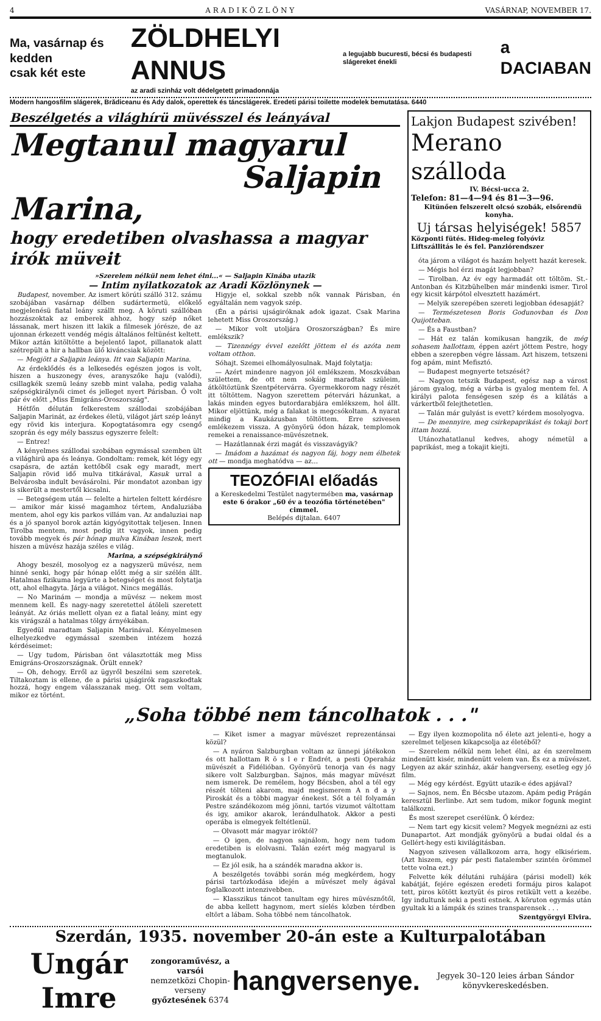4 A R A D I K Ö Z L Ö N Y VASÁRNAP, NOVEMBER 17.
Ma, vasárnap és kedden
csak két este
ZÖLDHELYI ANNUS
az aradi szinház volt dédelgetett primadonnája
a legujabb bucuresti, bécsi és budapesti slágereket énekli
a DACIABAN
Modern hangosfilm slágerek, Brădiceanu és Ady dalok, operettek és táncslágerek. Eredeti párisi toilette modelek bemutatása. 6440
Beszélgetés a világhírü müvésszel és leányával
Megtanul magyarul
Saljapin Marina,
hogy eredetiben olvashassa a magyar irók müveit
»Szerelem nélkül nem lehet élni...« — Saljapin Kinába utazik
— Intim nyilatkozatok az Aradi Közlönynek —
Budapest, november. Az ismert körúti szálló 312. számu szobájában vasárnap délben sudártermetü, előkelő megjelenésü fiatal leány szállt meg. A köruti szállóban hozzászoktak az emberek ahhoz, hogy szép nőket lássanak, mert hiszen itt lakik a filmesek jórésze, de az ujonnan érkezett vendég mégis általános feltünést keltett. Mikor aztán kitöltötte a bejelentő lapot, pillanatok alatt szétrepült a hir a hallban ülő kiváncsiak között:
— Megjött a Saljapin leánya. Itt van Saljapin Marina.
Az érdeklődés és a lelkesedés egészen jogos is volt, hiszen a huszonegy éves, aranyszőke haju (valódi), csillagkék szemü leány szebb mint valaha, pedig valaha szépségkirálynői cimet és jelleget nyert Párisban. Ő volt pár év előtt „Miss Emigráns-Oroszország".
Hétfőn délután felkerestem szállodai szobájában Saljapin Marinát, az érdekes életü, világot járt szép leányt egy rövid kis interjura. Kopogtatásomra egy csengő szoprán és egy mély basszus egyszerre felelt:
— Entrez!
A kényelmes szállodai szobában egymással szemben ült a világhirü apa és leánya. Gondoltam: remek, két légy egy csapásra, de aztán kettőből csak egy maradt, mert Saljapin rövid idő mulva titkárával, Kasuk urral a Belvárosba indult bevásárolni. Pár mondatot azonban igy is sikerült a mestertől kicsalni.
— Betegségem után — felelte a hirtelen feltett kérdésre — amikor már kissé magamhoz tértem, Andaluziába mentem, ahol egy kis parkos villám van. Az andaluziai nap és a jó spanyol borok aztán kigyógyitottak teljesen. Innen Tirolba mentem, most pedig itt vagyok, innen pedig tovább megyek és pár hónap mulva Kinában leszek, mert hiszen a müvész hazája széles e világ.
Marina, a szépségkirálynő
Ahogy beszél, mosolyog ez a nagyszerü müvész, nem hinné senki, hogy pár hónap előtt még a sir szélén állt. Hatalmas fizikuma legyürte a betegséget és most folytatja ott, ahol elhagyta. Járja a világot. Nincs megállás.
— No Marinám — mondja a müvész — nekem most mennem kell. És nagy-nagy szeretettel átöleli szeretett leányát. Az óriás mellett olyan ez a fiatal leány, mint egy kis virágszál a hatalmas tölgy árnyékában.
Egyedül maradtam Saljapin Marinával. Kényelmesen elhelyezkedve egymással szemben intézem hozzá kérdéseimet:
— Ugy tudom, Párisban önt választották meg Miss Emigráns-Oroszországnak. Örült ennek?
— Oh, dehogy. Erről az ügyről beszélni sem szeretek. Tiltakoztam is ellene, de a párisi ujságirók ragaszkodtak hozzá, hogy engem válasszanak meg. Ott sem voltam, mikor ez történt.
Higyje el, sokkal szebb nők vannak Párisban, én egyáltalán nem vagyok szép.
(Én a párisi ujságiróknak adok igazat. Csak Marina lehetett Miss Oroszország.)
— Mikor volt utoljára Oroszországban? És mire emlékszik?
— Tizennégy évvel ezelőtt jöttem el és azóta nem voltam otthon.
Sóhajt. Szemei elhomályosulnak. Majd folytatja:
— Azért mindenre nagyon jól emlékszem. Moszkvában születtem, de ott nem sokáig maradtak szüleim, átköltöztünk Szentpétervárra. Gyermekkorom nagy részét itt töltöttem. Nagyon szerettem pétervári házunkat, a lakás minden egyes butordarabjára emlékszem, hol állt. Mikor eljöttünk, még a falakat is megcsókoltam. A nyarat mindig a Kaukázusban töltöttem. Erre szivesen emlékezem vissza. A gyönyörü ódon házak, templomok remekei a renaissance-müvészetnek.
— Hazátlannak érzi magát és visszavágyik?
— Imádom a hazámat és nagyon fáj, hogy nem élhetek ott — mondja meghatódva — az...
TEOZÓFIAI előadás
a Kereskedelmi Testület nagytermében ma, vasárnap este 6 órakor „60 év a teozófia történetében" cimmel.
Belépés dijtalan. 6407
Lakjon Budapest szivében!
Merano szálloda
IV. Bécsi-ucca 2.
Telefon: 81—4—94 és 81—3—96.
Kitünően felszerelt olcsó szobák, elsőrendü konyha.
Uj társas helyiségek! 5857
Központi fütés. Hideg-meleg folyóviz
Liftszállitás le és fel. Panziórendszer
óta járom a világot és hazám helyett hazát keresek.
— Mégis hol érzi magát legjobban?
— Tirolban. Az év egy harmadát ott töltöm. St.-Antonban és Kitzbühelben már mindenki ismer. Tirol egy kicsit kárpótol elvesztett hazámért.
— Melyik szerepében szereti legjobban édesapját?
— Természetesen Boris Godunovban és Don Quijotteban.
— És a Faustban?
— Hát ez talán komikusan hangzik, de még sohasem hallottam, éppen azért jöttem Pestre, hogy ebben a szerepben végre lássam. Azt hiszem, tetszeni fog apám, mint Mefisztó.
— Budapest megnyerte tetszését?
— Nagyon tetszik Budapest, egész nap a várost járom gyalog, még a várba is gyalog mentem fel. A királyi palota fenségesen szép és a kilátás a várkertből felejthetetlen.
— Talán már gulyást is evett? kérdem mosolyogva.
— De mennyire, meg csirkepaprikást és tokaji bort ittam hozzá.
Utánozhatatlanul kedves, ahogy németül a paprikást, meg a tokajit kiejti.
„Soha többé nem táncolhatok . . ."
— Kiket ismer a magyar müvészet reprezentánsai közül?
— A nyáron Salzburgban voltam az ünnepi játékokon és ott hallottam R ö s l e r Endrét, a pesti Operaház müvészét a Fidélióban. Gyönyörü tenorja van és nagy sikere volt Salzburgban. Sajnos, más magyar müvészt nem ismerek. De remélem, hogy Bécsben, ahol a tél egy részét tölteni akarom, majd megismerem A n d a y Piroskát és a többi magyar énekest. Sőt a tél folyamán Pestre szándékozom még jönni, tartós vizumot váltottam és igy, amikor akarok, lerándulhatok. Akkor a pesti operába is elmegyek feltétlenül.
— Olvasott már magyar iróktól?
— O igen, de nagyon sajnálom, hogy nem tudom eredetiben is elolvasni. Talán ezért még magyarul is megtanulok.
— Ez jól esik, ha a szándék maradna akkor is.
A beszélgetés további során még megkérdem, hogy párisi tartózkodása idején a müvészet mely ágával foglalkozott intenzivebben.
— Klasszikus táncot tanultam egy hires müvésznőtől, de abba kellett hagynom, mert síelés közben térdben eltört a lábam. Soha többé nem táncolhatok.
— Egy ilyen kozmopolita nő élete azt jelenti-e, hogy a szerelmet teljesen kikapcsolja az életéből?
— Szerelem nélkül nem lehet élni, az én szerelmem mindenütt kisér, mindenütt velem van. És ez a müvészet. Legyen az akár szinház, akár hangverseny, esetleg egy jó film.
— Még egy kérdést. Együtt utazik-e édes apjával?
— Sajnos, nem. Én Bécsbe utazom. Apám pedig Prágán keresztül Berlinbe. Azt sem tudom, mikor fogunk megint találkozni.
És most szerepet cserélünk. Ő kérdez:
— Nem tart egy kicsit velem? Megyek megnézni az esti Dunapartot. Azt mondják gyönyörü a budai oldal és a Gellért-hegy esti kivilágitásban.
Nagyon szivesen vállalkozom arra, hogy elkisériem. (Azt hiszem, egy pár pesti fiatalember szintén örömmel tette volna ezt.)
Felvette kék délutáni ruhájára (párisi modell) kék kabátját, fejére egészen eredeti formáju piros kalapot tett, piros kötött keztyüt és piros retikült vett a kezébe. Igy indultunk neki a pesti estnek. A köruton egymás után gyultak ki a lámpák és szines transparensek . . .
Szentgyörgyi Elvira.
Szerdán, 1935. november 20-án este a Kulturpalotában
Ungár Imre zongoraművész, a varsói
nemzetközi Chopin-verseny
győztesének 6374 hangversenye. Jegyek 30–120 leies árban Sándor könyvkereskedésben.